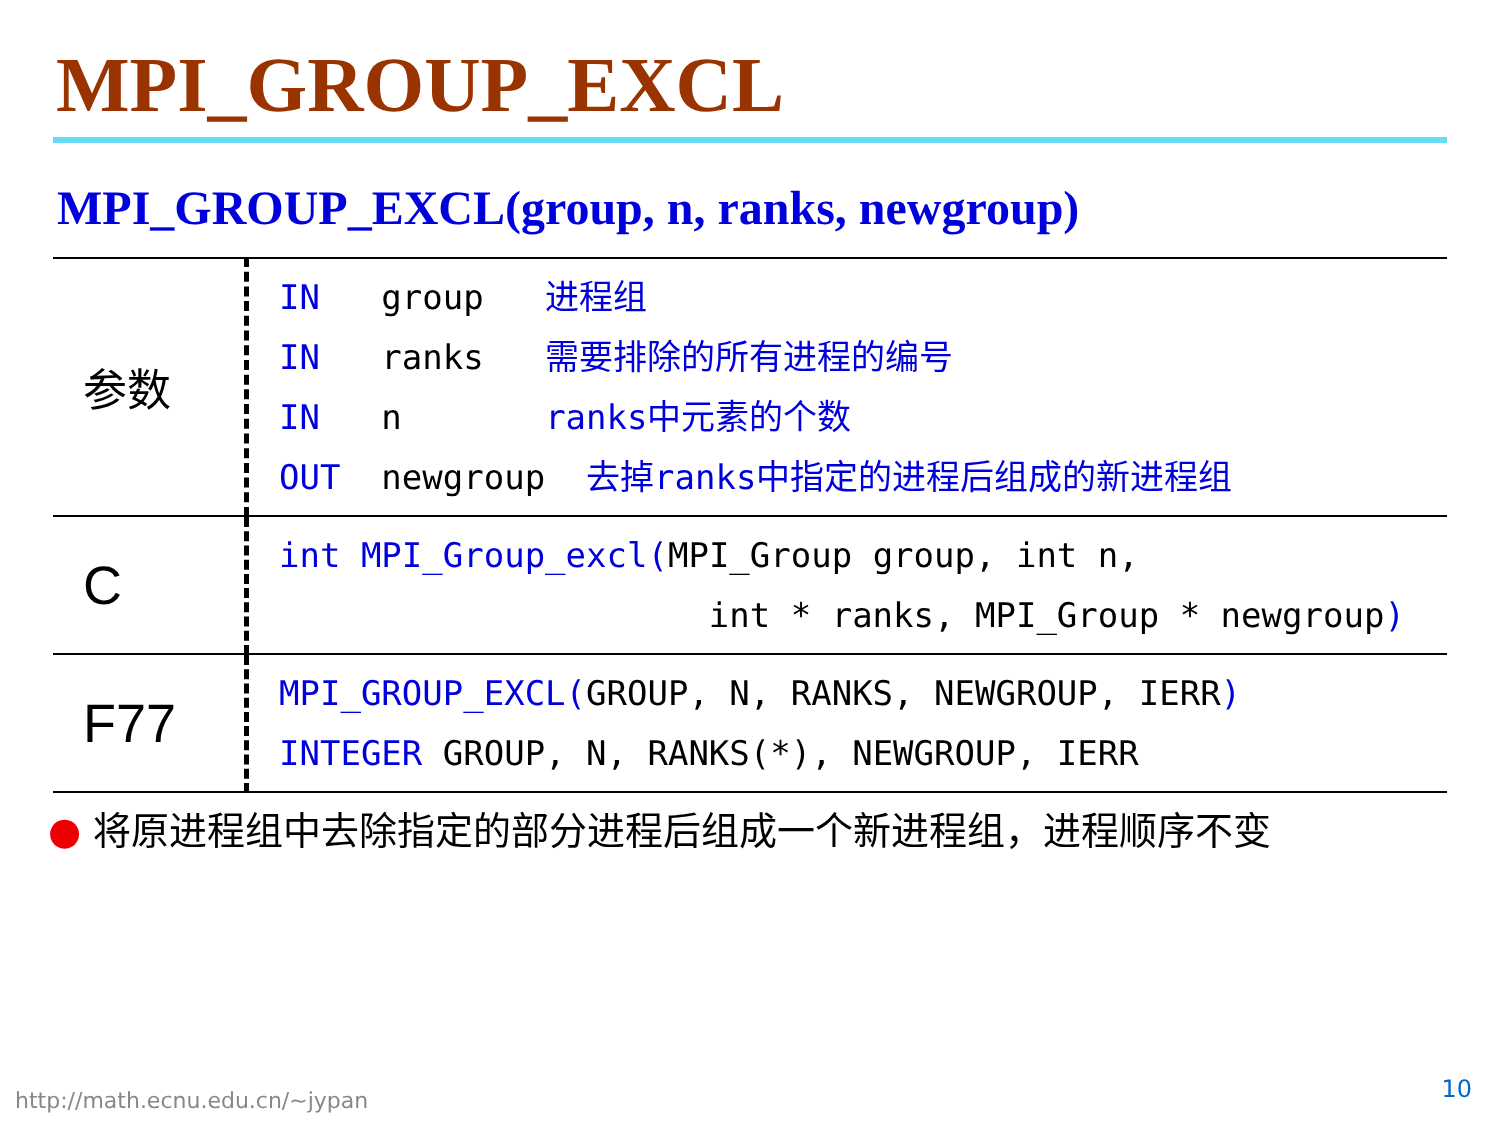MPI_GROUP_EXCL
MPI_GROUP_EXCL(group, n, ranks, newgroup)
| 参数 | IN group 进程组 IN ranks 需要排除的所有进程的编号 IN n ranks中元素的个数 OUT newgroup 去掉ranks中指定的进程后组成的新进程组 |
| C | int MPI_Group_excl( MPI_Group group, int n, int * ranks, MPI_Group * newgroup ) |
| F77 | MPI_GROUP_EXCL( GROUP, N, RANKS, NEWGROUP, IERR ) INTEGER GROUP, N, RANKS(*), NEWGROUP, IERR |
● 将原进程组中去除指定的部分进程后组成一个新进程组，进程顺序不变
http://math.ecnu.edu.cn/~jypan 10